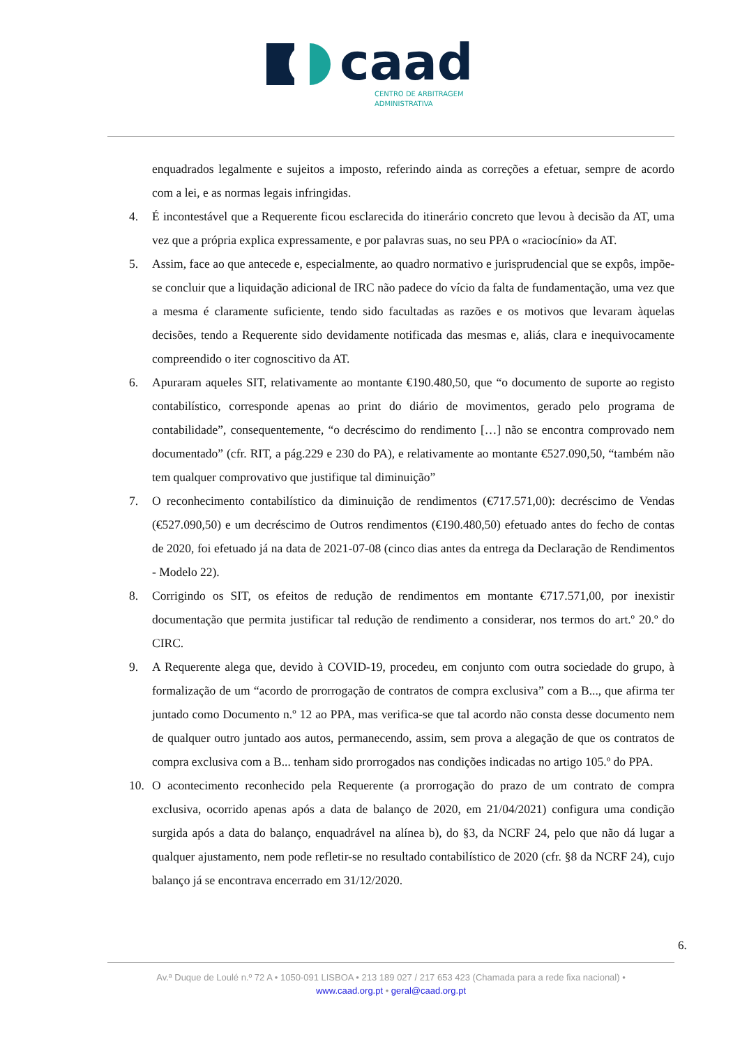caad
CENTRO DE ARBITRAGEM
ADMINISTRATIVA
enquadrados legalmente e sujeitos a imposto, referindo ainda as correções a efetuar, sempre de acordo com a lei, e as normas legais infringidas.
4. É incontestável que a Requerente ficou esclarecida do itinerário concreto que levou à decisão da AT, uma vez que a própria explica expressamente, e por palavras suas, no seu PPA o «raciocínio» da AT.
5. Assim, face ao que antecede e, especialmente, ao quadro normativo e jurisprudencial que se expôs, impõe-se concluir que a liquidação adicional de IRC não padece do vício da falta de fundamentação, uma vez que a mesma é claramente suficiente, tendo sido facultadas as razões e os motivos que levaram àquelas decisões, tendo a Requerente sido devidamente notificada das mesmas e, aliás, clara e inequivocamente compreendido o iter cognoscitivo da AT.
6. Apuraram aqueles SIT, relativamente ao montante €190.480,50, que “o documento de suporte ao registo contabilístico, corresponde apenas ao print do diário de movimentos, gerado pelo programa de contabilidade”, consequentemente, “o decréscimo do rendimento […] não se encontra comprovado nem documentado” (cfr. RIT, a pág.229 e 230 do PA), e relativamente ao montante €527.090,50, “também não tem qualquer comprovativo que justifique tal diminuição”
7. O reconhecimento contabilístico da diminuição de rendimentos (€717.571,00): decréscimo de Vendas (€527.090,50) e um decréscimo de Outros rendimentos (€190.480,50) efetuado antes do fecho de contas de 2020, foi efetuado já na data de 2021-07-08 (cinco dias antes da entrega da Declaração de Rendimentos - Modelo 22).
8. Corrigindo os SIT, os efeitos de redução de rendimentos em montante €717.571,00, por inexistir documentação que permita justificar tal redução de rendimento a considerar, nos termos do art.º 20.º do CIRC.
9. A Requerente alega que, devido à COVID-19, procedeu, em conjunto com outra sociedade do grupo, à formalização de um “acordo de prorrogação de contratos de compra exclusiva” com a B..., que afirma ter juntado como Documento n.º 12 ao PPA, mas verifica-se que tal acordo não consta desse documento nem de qualquer outro juntado aos autos, permanecendo, assim, sem prova a alegação de que os contratos de compra exclusiva com a B... tenham sido prorrogados nas condições indicadas no artigo 105.º do PPA.
10. O acontecimento reconhecido pela Requerente (a prorrogação do prazo de um contrato de compra exclusiva, ocorrido apenas após a data de balanço de 2020, em 21/04/2021) configura uma condição surgida após a data do balanço, enquadrável na alínea b), do §3, da NCRF 24, pelo que não dá lugar a qualquer ajustamento, nem pode refletir-se no resultado contabilístico de 2020 (cfr. §8 da NCRF 24), cujo balanço já se encontrava encerrado em 31/12/2020.
6.
Av.ª Duque de Loulé n.º 72 A • 1050-091 LISBOA • 213 189 027 / 217 653 423 (Chamada para a rede fixa nacional) •
www.caad.org.pt • geral@caad.org.pt